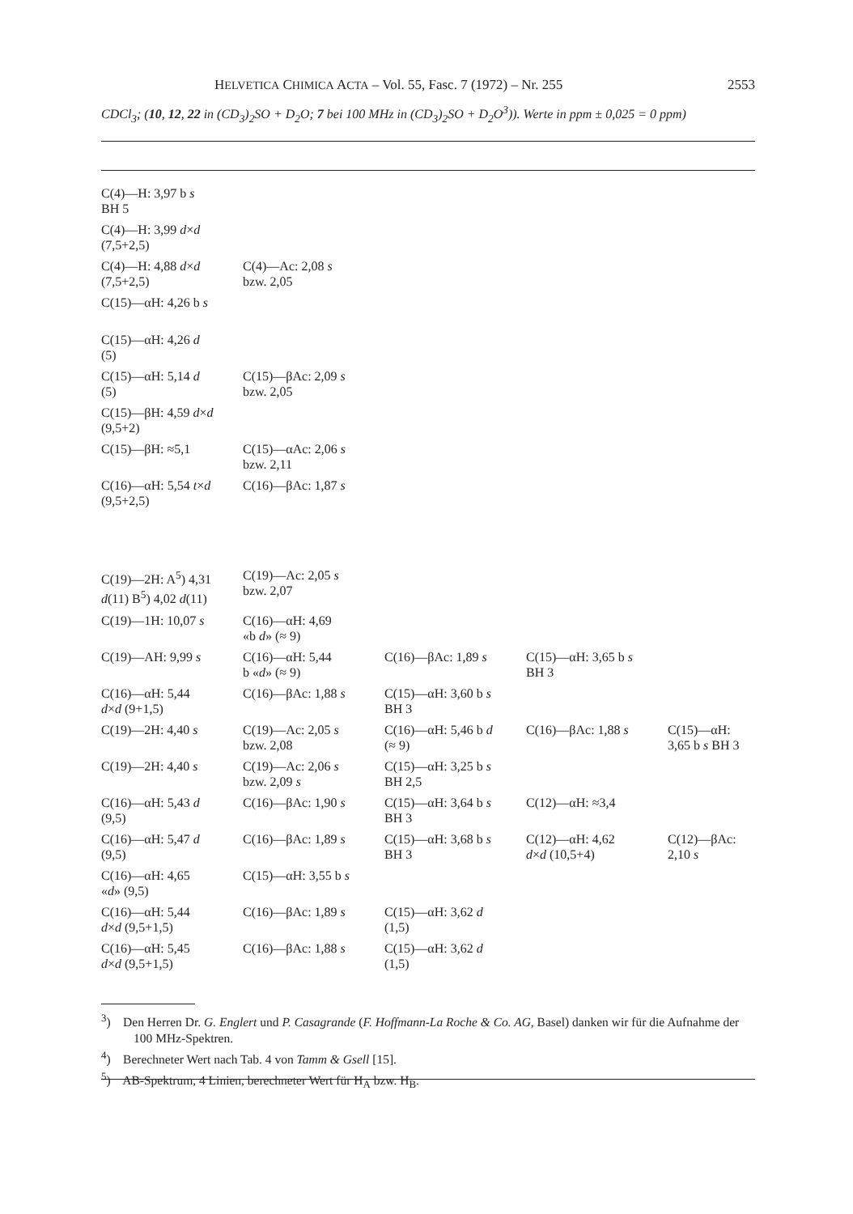HELVETICA CHIMICA ACTA – Vol. 55, Fasc. 7 (1972) – Nr. 255 2553
CDCl<sub>3</sub>; (10, 12, 22 in (CD<sub>3</sub>)<sub>2</sub>SO + D<sub>2</sub>O; 7 bei 100 MHz in (CD<sub>3</sub>)<sub>2</sub>SO + D<sub>2</sub>O<sup>3</sup>)). Werte in ppm ± 0,025 = 0 ppm)
| C(4)—H: 3,97 b s BH 5 | | | | |
| C(4)—H: 3,99 d × d (7,5+2,5) | | | | |
| C(4)—H: 4,88 d × d (7,5+2,5) | C(4)—Ac: 2,08 s bzw. 2,05 | | | |
| C(15)—αH: 4,26 b s | | | | |
| C(15)—αH: 4,26 d (5) | | | | |
| C(15)—αH: 5,14 d (5) | C(15)—βAc: 2,09 s bzw. 2,05 | | | |
| C(15)—βH: 4,59 d × d (9,5+2) | | | | |
| C(15)—βH: ≈5,1 | C(15)—αAc: 2,06 s bzw. 2,11 | | | |
| C(16)—αH: 5,54 t × d (9,5+2,5) | C(16)—βAc: 1,87 s | | | |
| C(19)—2H: A<sup>5</sup>) 4,31 d (11) B<sup>5</sup>) 4,02 d (11) | C(19)—Ac: 2,05 s bzw. 2,07 | | | |
| C(19)—1H: 10,07 s | C(16)—αH: 4,69 «b d » (≈ 9) | | | |
| C(19)—AH: 9,99 s | C(16)—αH: 5,44 b « d » (≈ 9) | C(16)—βAc: 1,89 s | C(15)—αH: 3,65 b s BH 3 | |
| C(16)—αH: 5,44 d × d (9+1,5) | C(16)—βAc: 1,88 s | C(15)—αH: 3,60 b s BH 3 | | |
| C(19)—2H: 4,40 s | C(19)—Ac: 2,05 s bzw. 2,08 | C(16)—αH: 5,46 b d (≈ 9) | C(16)—βAc: 1,88 s | C(15)—αH: 3,65 b s BH 3 |
| C(19)—2H: 4,40 s | C(19)—Ac: 2,06 s bzw. 2,09 s | C(15)—αH: 3,25 b s BH 2,5 | | |
| C(16)—αH: 5,43 d (9,5) | C(16)—βAc: 1,90 s | C(15)—αH: 3,64 b s BH 3 | C(12)—αH: ≈3,4 | |
| C(16)—αH: 5,47 d (9,5) | C(16)—βAc: 1,89 s | C(15)—αH: 3,68 b s BH 3 | C(12)—αH: 4,62 d × d (10,5+4) | C(12)—βAc: 2,10 s |
| C(16)—αH: 4,65 « d » (9,5) | C(15)—αH: 3,55 b s | | | |
| C(16)—αH: 5,44 d × d (9,5+1,5) | C(16)—βAc: 1,89 s | C(15)—αH: 3,62 d (1,5) | | |
| C(16)—αH: 5,45 d × d (9,5+1,5) | C(16)—βAc: 1,88 s | C(15)—αH: 3,62 d (1,5) | | |
<sup>3</sup>) Den Herren Dr. G. Englert und P. Casagrande (F. Hoffmann-La Roche & Co. AG, Basel) danken wir für die Aufnahme der 100 MHz-Spektren.
<sup>4</sup>) Berechneter Wert nach Tab. 4 von Tamm & Gsell [15].
<sup>5</sup>) AB-Spektrum, 4 Linien, berechneter Wert für H<sub>A</sub> bzw. H<sub>B</sub>.